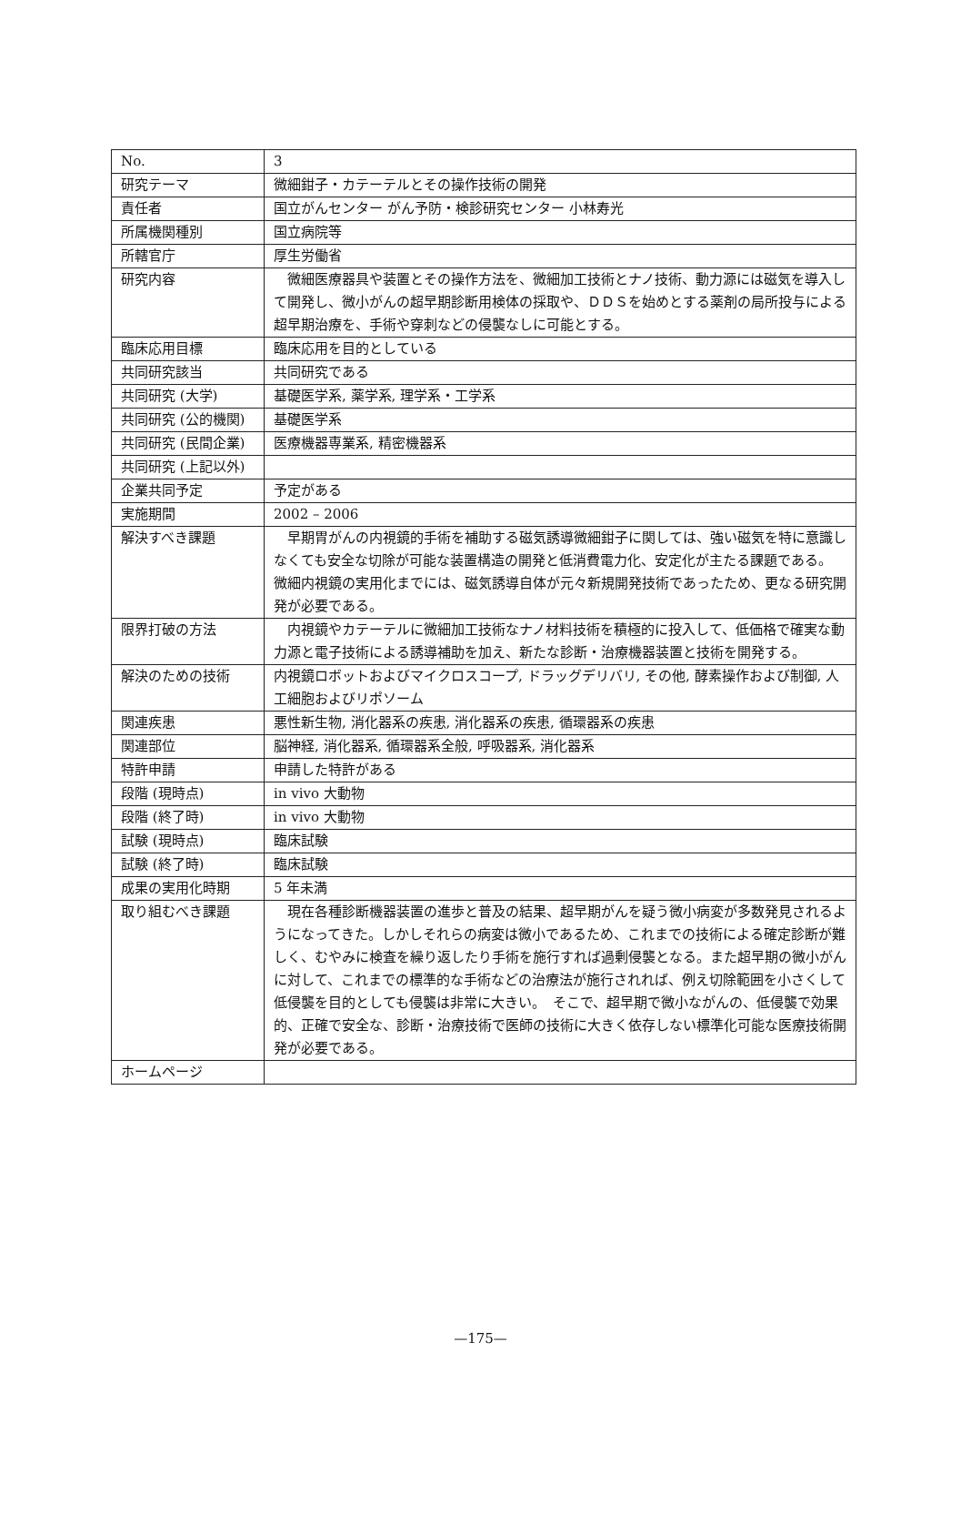| No. | 3 |
| 研究テーマ | 微細鉗子・カテーテルとその操作技術の開発 |
| 責任者 | 国立がんセンター がん予防・検診研究センター 小林寿光 |
| 所属機関種別 | 国立病院等 |
| 所轄官庁 | 厚生労働省 |
| 研究内容 | 微細医療器具や装置とその操作方法を、微細加工技術とナノ技術、動力源には磁気を導入して開発し、微小がんの超早期診断用検体の採取や、ＤＤＳを始めとする薬剤の局所投与による超早期治療を、手術や穿刺などの侵襲なしに可能とする。 |
| 臨床応用目標 | 臨床応用を目的としている |
| 共同研究該当 | 共同研究である |
| 共同研究 (大学) | 基礎医学系, 薬学系, 理学系・工学系 |
| 共同研究 (公的機関) | 基礎医学系 |
| 共同研究 (民間企業) | 医療機器専業系, 精密機器系 |
| 共同研究 (上記以外) | |
| 企業共同予定 | 予定がある |
| 実施期間 | 2002 – 2006 |
| 解決すべき課題 | 早期胃がんの内視鏡的手術を補助する磁気誘導微細鉗子に関しては、強い磁気を特に意識しなくても安全な切除が可能な装置構造の開発と低消費電力化、安定化が主たる課題である。 微細内視鏡の実用化までには、磁気誘導自体が元々新規開発技術であったため、更なる研究開発が必要である。 |
| 限界打破の方法 | 内視鏡やカテーテルに微細加工技術なナノ材料技術を積極的に投入して、低価格で確実な動力源と電子技術による誘導補助を加え、新たな診断・治療機器装置と技術を開発する。 |
| 解決のための技術 | 内視鏡ロボットおよびマイクロスコープ, ドラッグデリバリ, その他, 酵素操作および制御, 人工細胞およびリポソーム |
| 関連疾患 | 悪性新生物, 消化器系の疾患, 消化器系の疾患, 循環器系の疾患 |
| 関連部位 | 脳神経, 消化器系, 循環器系全般, 呼吸器系, 消化器系 |
| 特許申請 | 申請した特許がある |
| 段階 (現時点) | in vivo 大動物 |
| 段階 (終了時) | in vivo 大動物 |
| 試験 (現時点) | 臨床試験 |
| 試験 (終了時) | 臨床試験 |
| 成果の実用化時期 | 5 年未満 |
| 取り組むべき課題 | 現在各種診断機器装置の進歩と普及の結果、超早期がんを疑う微小病変が多数発見されるようになってきた。しかしそれらの病変は微小であるため、これまでの技術による確定診断が難しく、むやみに検査を繰り返したり手術を施行すれば過剰侵襲となる。また超早期の微小がんに対して、これまでの標準的な手術などの治療法が施行されれば、例え切除範囲を小さくして低侵襲を目的としても侵襲は非常に大きい。 そこで、超早期で微小ながんの、低侵襲で効果的、正確で安全な、診断・治療技術で医師の技術に大きく依存しない標準化可能な医療技術開発が必要である。 |
| ホームページ | |
—175—